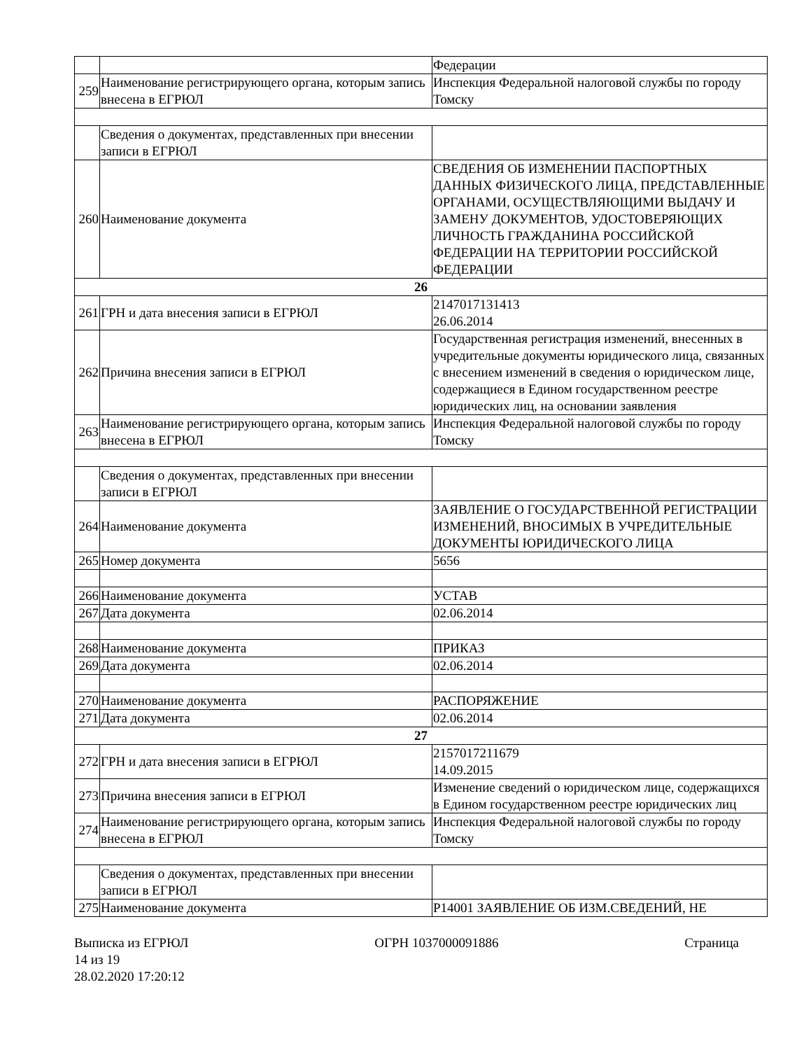| | | Федерации |
| 259 | Наименование регистрирующего органа, которым запись внесена в ЕГРЮЛ | Инспекция Федеральной налоговой службы по городу Томску |
| | Сведения о документах, представленных при внесении записи в ЕГРЮЛ | |
| 260 | Наименование документа | СВЕДЕНИЯ ОБ ИЗМЕНЕНИИ ПАСПОРТНЫХ ДАННЫХ ФИЗИЧЕСКОГО ЛИЦА, ПРЕДСТАВЛЕННЫЕ ОРГАНАМИ, ОСУЩЕСТВЛЯЮЩИМИ ВЫДАЧУ И ЗАМЕНУ ДОКУМЕНТОВ, УДОСТОВЕРЯЮЩИХ ЛИЧНОСТЬ ГРАЖДАНИНА РОССИЙСКОЙ ФЕДЕРАЦИИ НА ТЕРРИТОРИИ РОССИЙСКОЙ ФЕДЕРАЦИИ |
| 26 | | |
| 261 | ГРН и дата внесения записи в ЕГРЮЛ | 2147017131413 26.06.2014 |
| 262 | Причина внесения записи в ЕГРЮЛ | Государственная регистрация изменений, внесенных в учредительные документы юридического лица, связанных с внесением изменений в сведения о юридическом лице, содержащиеся в Едином государственном реестре юридических лиц, на основании заявления |
| 263 | Наименование регистрирующего органа, которым запись внесена в ЕГРЮЛ | Инспекция Федеральной налоговой службы по городу Томску |
| | Сведения о документах, представленных при внесении записи в ЕГРЮЛ | |
| 264 | Наименование документа | ЗАЯВЛЕНИЕ О ГОСУДАРСТВЕННОЙ РЕГИСТРАЦИИ ИЗМЕНЕНИЙ, ВНОСИМЫХ В УЧРЕДИТЕЛЬНЫЕ ДОКУМЕНТЫ ЮРИДИЧЕСКОГО ЛИЦА |
| 265 | Номер документа | 5656 |
| 266 | Наименование документа | УСТАВ |
| 267 | Дата документа | 02.06.2014 |
| 268 | Наименование документа | ПРИКАЗ |
| 269 | Дата документа | 02.06.2014 |
| 270 | Наименование документа | РАСПОРЯЖЕНИЕ |
| 271 | Дата документа | 02.06.2014 |
| 27 | | |
| 272 | ГРН и дата внесения записи в ЕГРЮЛ | 2157017211679 14.09.2015 |
| 273 | Причина внесения записи в ЕГРЮЛ | Изменение сведений о юридическом лице, содержащихся в Едином государственном реестре юридических лиц |
| 274 | Наименование регистрирующего органа, которым запись внесена в ЕГРЮЛ | Инспекция Федеральной налоговой службы по городу Томску |
| | Сведения о документах, представленных при внесении записи в ЕГРЮЛ | |
| 275 | Наименование документа | Р14001 ЗАЯВЛЕНИЕ ОБ ИЗМ.СВЕДЕНИЙ, НЕ |
Выписка из ЕГРЮЛ ОГРН 1037000091886 Страница
14 из 19
28.02.2020 17:20:12